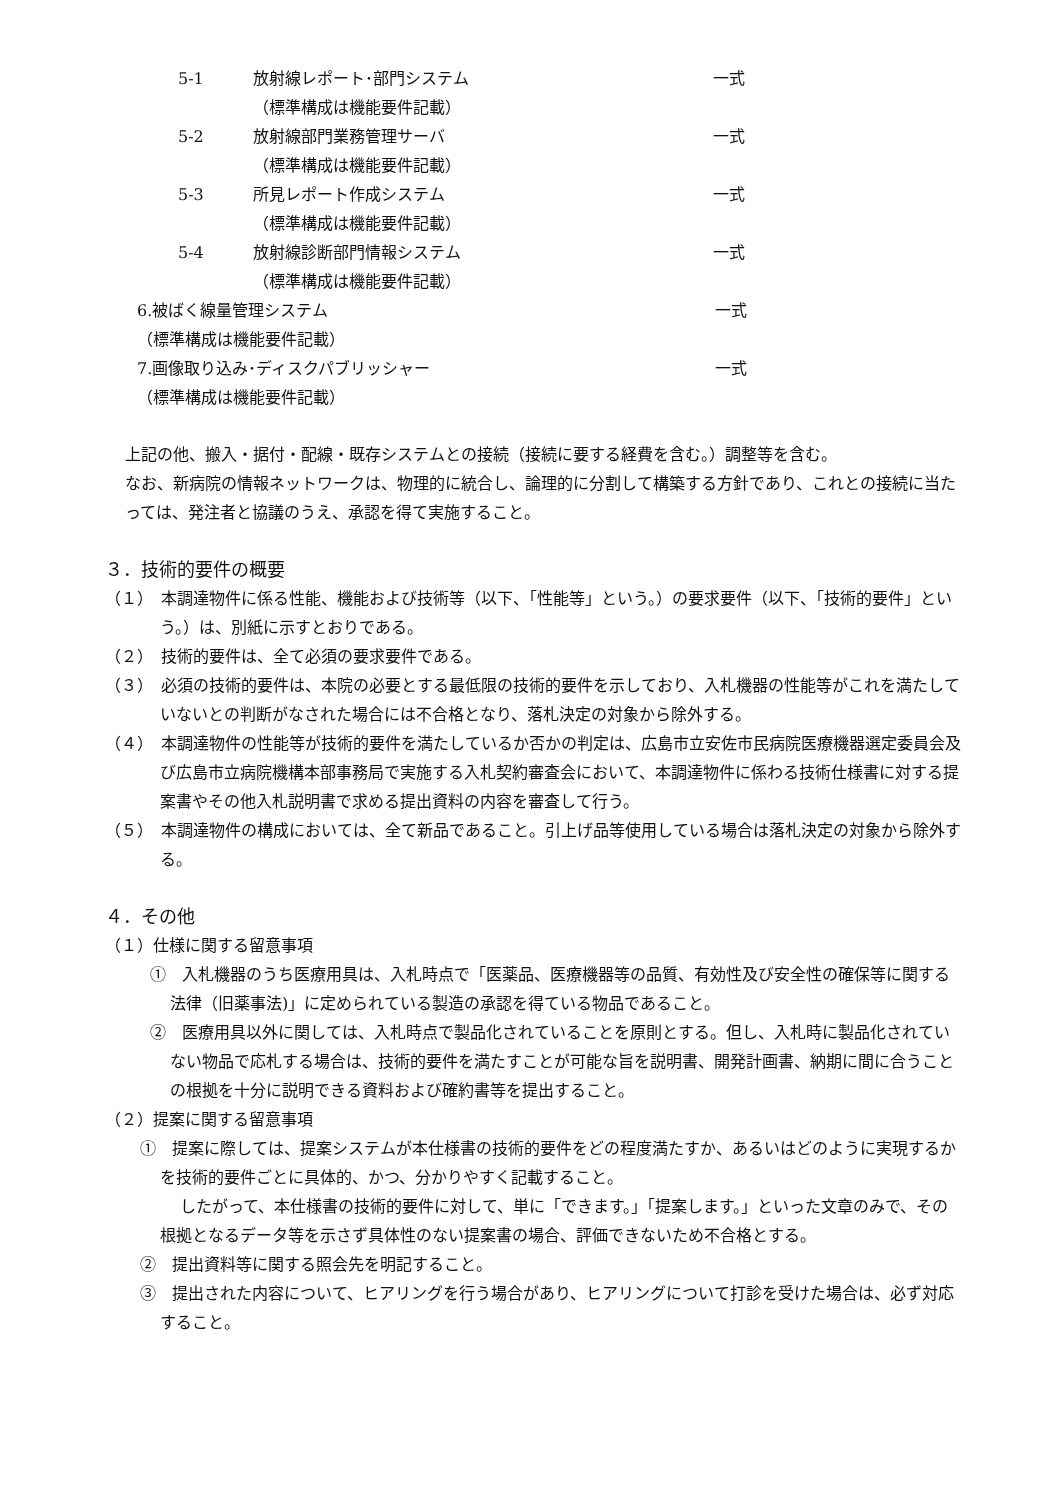5-1 放射線レポート･部門システム 一式
（標準構成は機能要件記載）
5-2 放射線部門業務管理サーバ 一式
（標準構成は機能要件記載）
5-3 所見レポート作成システム 一式
（標準構成は機能要件記載）
5-4 放射線診断部門情報システム 一式
（標準構成は機能要件記載）
6.被ばく線量管理システム 一式
（標準構成は機能要件記載）
7.画像取り込み･ディスクパブリッシャー 一式
（標準構成は機能要件記載）
上記の他、搬入・据付・配線・既存システムとの接続（接続に要する経費を含む。）調整等を含む。
なお、新病院の情報ネットワークは、物理的に統合し、論理的に分割して構築する方針であり、これとの接続に当たっては、発注者と協議のうえ、承認を得て実施すること。
３．技術的要件の概要
（１）　本調達物件に係る性能、機能および技術等（以下、「性能等」という。）の要求要件（以下、「技術的要件」という。）は、別紙に示すとおりである。
（２）　技術的要件は、全て必須の要求要件である。
（３）　必須の技術的要件は、本院の必要とする最低限の技術的要件を示しており、入札機器の性能等がこれを満たしていないとの判断がなされた場合には不合格となり、落札決定の対象から除外する。
（４）　本調達物件の性能等が技術的要件を満たしているか否かの判定は、広島市立安佐市民病院医療機器選定委員会及び広島市立病院機構本部事務局で実施する入札契約審査会において、本調達物件に係わる技術仕様書に対する提案書やその他入札説明書で求める提出資料の内容を審査して行う。
（５）　本調達物件の構成においては、全て新品であること。引上げ品等使用している場合は落札決定の対象から除外する。
４．その他
（１）仕様に関する留意事項
①　入札機器のうち医療用具は、入札時点で「医薬品、医療機器等の品質、有効性及び安全性の確保等に関する法律（旧薬事法)」に定められている製造の承認を得ている物品であること。
②　医療用具以外に関しては、入札時点で製品化されていることを原則とする。但し、入札時に製品化されていない物品で応札する場合は、技術的要件を満たすことが可能な旨を説明書、開発計画書、納期に間に合うことの根拠を十分に説明できる資料および確約書等を提出すること。
（２）提案に関する留意事項
①　提案に際しては、提案システムが本仕様書の技術的要件をどの程度満たすか、あるいはどのように実現するかを技術的要件ごとに具体的、かつ、分かりやすく記載すること。
したがって、本仕様書の技術的要件に対して、単に「できます。」「提案します。」といった文章のみで、その根拠となるデータ等を示さず具体性のない提案書の場合、評価できないため不合格とする。
②　提出資料等に関する照会先を明記すること。
③　提出された内容について、ヒアリングを行う場合があり、ヒアリングについて打診を受けた場合は、必ず対応すること。